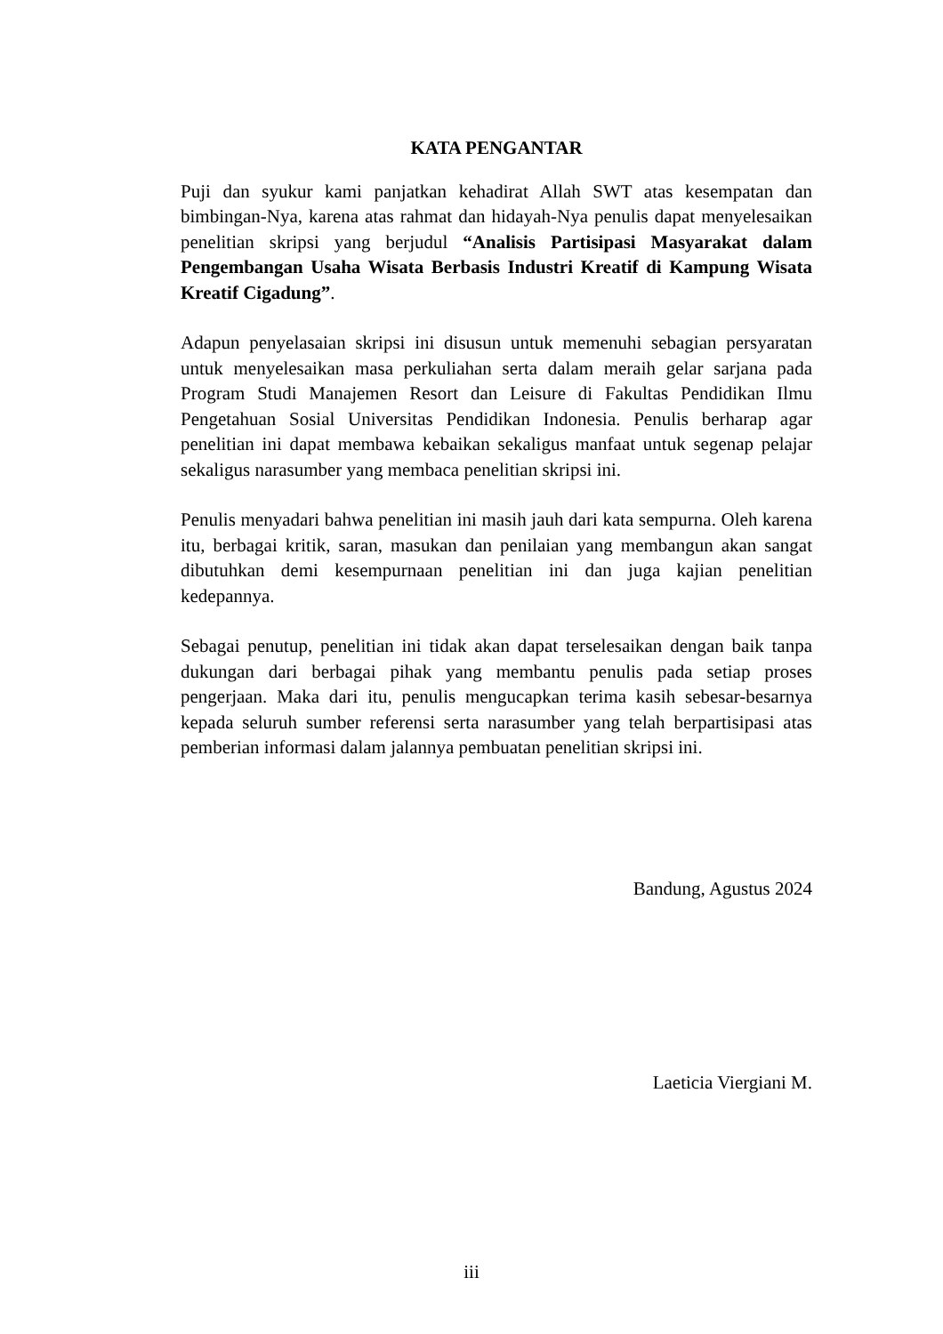KATA PENGANTAR
Puji dan syukur kami panjatkan kehadirat Allah SWT atas kesempatan dan bimbingan-Nya, karena atas rahmat dan hidayah-Nya penulis dapat menyelesaikan penelitian skripsi yang berjudul “Analisis Partisipasi Masyarakat dalam Pengembangan Usaha Wisata Berbasis Industri Kreatif di Kampung Wisata Kreatif Cigadung”.
Adapun penyelasaian skripsi ini disusun untuk memenuhi sebagian persyaratan untuk menyelesaikan masa perkuliahan serta dalam meraih gelar sarjana pada Program Studi Manajemen Resort dan Leisure di Fakultas Pendidikan Ilmu Pengetahuan Sosial Universitas Pendidikan Indonesia. Penulis berharap agar penelitian ini dapat membawa kebaikan sekaligus manfaat untuk segenap pelajar sekaligus narasumber yang membaca penelitian skripsi ini.
Penulis menyadari bahwa penelitian ini masih jauh dari kata sempurna. Oleh karena itu, berbagai kritik, saran, masukan dan penilaian yang membangun akan sangat dibutuhkan demi kesempurnaan penelitian ini dan juga kajian penelitian kedepannya.
Sebagai penutup, penelitian ini tidak akan dapat terselesaikan dengan baik tanpa dukungan dari berbagai pihak yang membantu penulis pada setiap proses pengerjaan. Maka dari itu, penulis mengucapkan terima kasih sebesar-besarnya kepada seluruh sumber referensi serta narasumber yang telah berpartisipasi atas pemberian informasi dalam jalannya pembuatan penelitian skripsi ini.
Bandung, Agustus 2024
Laeticia Viergiani M.
iii